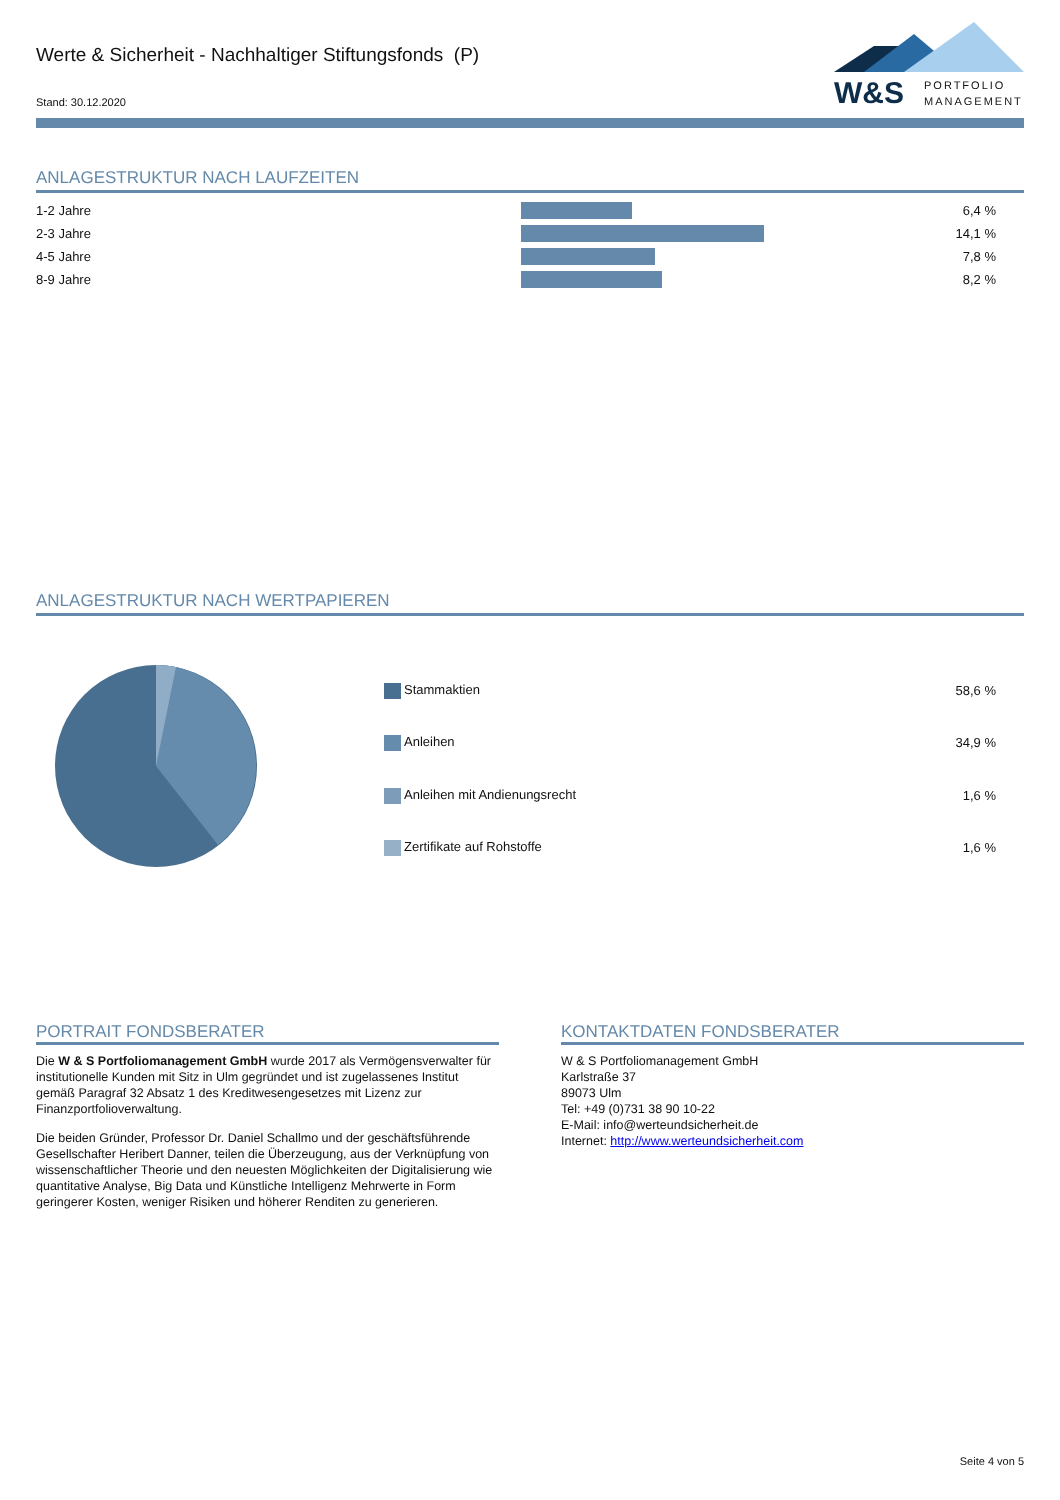Werte & Sicherheit - Nachhaltiger Stiftungsfonds (P)
Stand: 30.12.2020
W&S PORTFOLIO
MANAGEMENT
ANLAGESTRUKTUR NACH LAUFZEITEN
| 1-2 Jahre | | 6,4 % |
| 2-3 Jahre | | 14,1 % |
| 4-5 Jahre | | 7,8 % |
| 8-9 Jahre | | 8,2 % |
ANLAGESTRUKTUR NACH WERTPAPIEREN
| Stammaktien | 58,6 % |
| Anleihen | 34,9 % |
| Anleihen mit Andienungsrecht | 1,6 % |
| Zertifikate auf Rohstoffe | 1,6 % |
PORTRAIT FONDSBERATER
Die W & S Portfoliomanagement GmbH wurde 2017 als Vermögensverwalter für institutionelle Kunden mit Sitz in Ulm gegründet und ist zugelassenes Institut gemäß Paragraf 32 Absatz 1 des Kreditwesengesetzes mit Lizenz zur Finanzportfolioverwaltung.
Die beiden Gründer, Professor Dr. Daniel Schallmo und der geschäftsführende Gesellschafter Heribert Danner, teilen die Überzeugung, aus der Verknüpfung von wissenschaftlicher Theorie und den neuesten Möglichkeiten der Digitalisierung wie quantitative Analyse, Big Data und Künstliche Intelligenz Mehrwerte in Form geringerer Kosten, weniger Risiken und höherer Renditen zu generieren.
KONTAKTDATEN FONDSBERATER
W & S Portfoliomanagement GmbH
Karlstraße 37
89073 Ulm
Tel: +49 (0)731 38 90 10-22
E-Mail: info@werteundsicherheit.de
Internet: http://www.werteundsicherheit.com
Seite 4 von 5